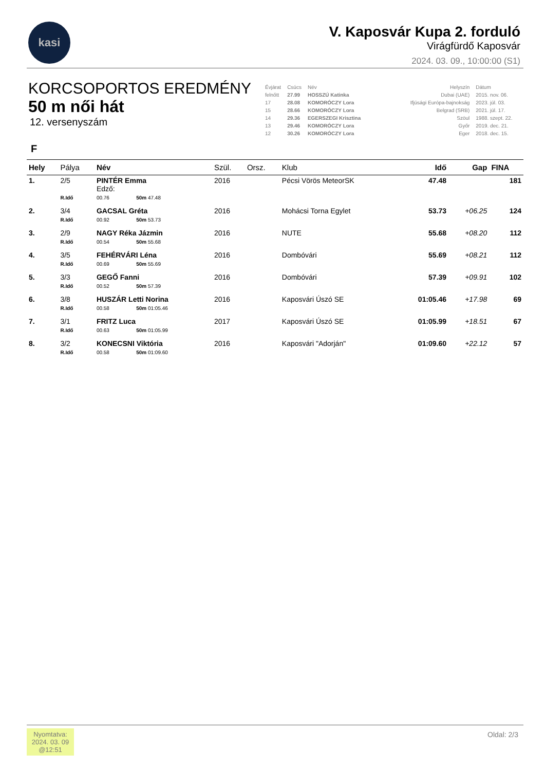kasi
V. Kaposvár Kupa 2. forduló
Virágfürdő Kaposvár
2024. 03. 09., 10:00:00 (S1)
KORCSOPORTOS EREDMÉNY
50 m női hát
12. versenyszám
| Évjárat | Csúcs | Név | Helyszín | Dátum |
| felnőtt | 27.99 | HOSSZÚ Katinka | Dubai (UAE) | 2015. nov. 06. |
| 17 | 28.08 | KOMORÓCZY Lora | Ifjúsági Európa-bajnokság | 2023. júl. 03. |
| 15 | 28.66 | KOMORÓCZY Lora | Belgrad (SRB) | 2021. júl. 17. |
| 14 | 29.36 | EGERSZEGI Krisztina | Szöul | 1988. szept. 22. |
| 13 | 29.46 | KOMORÓCZY Lora | Győr | 2019. dec. 21. |
| 12 | 30.26 | KOMORÓCZY Lora | Eger | 2018. dec. 15. |
F
| Hely | Pálya | Név | | Szül. | Orsz. | Klub | Idő | Gap | FINA |
| --- | --- | --- | --- | --- | --- | --- | --- | --- | --- |
| 1. | 2/5 | PINTÉR Emma Edző: | | 2016 | | Pécsi Vörös MeteorSK | 47.48 | | 181 |
| | R.Idő | 00.76 | 50m 47.48 | | | | | | |
| 2. | 3/4 | GACSAL Gréta | | 2016 | | Mohácsi Torna Egylet | 53.73 | +06.25 | 124 |
| | R.Idő | 00.92 | 50m 53.73 | | | | | | |
| 3. | 2/9 | NAGY Réka Jázmin | | 2016 | | NUTE | 55.68 | +08.20 | 112 |
| | R.Idő | 00.54 | 50m 55.68 | | | | | | |
| 4. | 3/5 | FEHÉRVÁRI Léna | | 2016 | | Dombóvári | 55.69 | +08.21 | 112 |
| | R.Idő | 00.69 | 50m 55.69 | | | | | | |
| 5. | 3/3 | GEGŐ Fanni | | 2016 | | Dombóvári | 57.39 | +09.91 | 102 |
| | R.Idő | 00.52 | 50m 57.39 | | | | | | |
| 6. | 3/8 | HUSZÁR Letti Norina | | 2016 | | Kaposvári Úszó SE | 01:05.46 | +17.98 | 69 |
| | R.Idő | 00.58 | 50m 01:05.46 | | | | | | |
| 7. | 3/1 | FRITZ Luca | | 2017 | | Kaposvári Úszó SE | 01:05.99 | +18.51 | 67 |
| | R.Idő | 00.63 | 50m 01:05.99 | | | | | | |
| 8. | 3/2 | KONECSNI Viktória | | 2016 | | Kaposvári "Adorján" | 01:09.60 | +22.12 | 57 |
| | R.Idő | 00.58 | 50m 01:09.60 | | | | | | |
Nyomtatva:
2024. 03. 09
@12:51
Oldal: 2/3